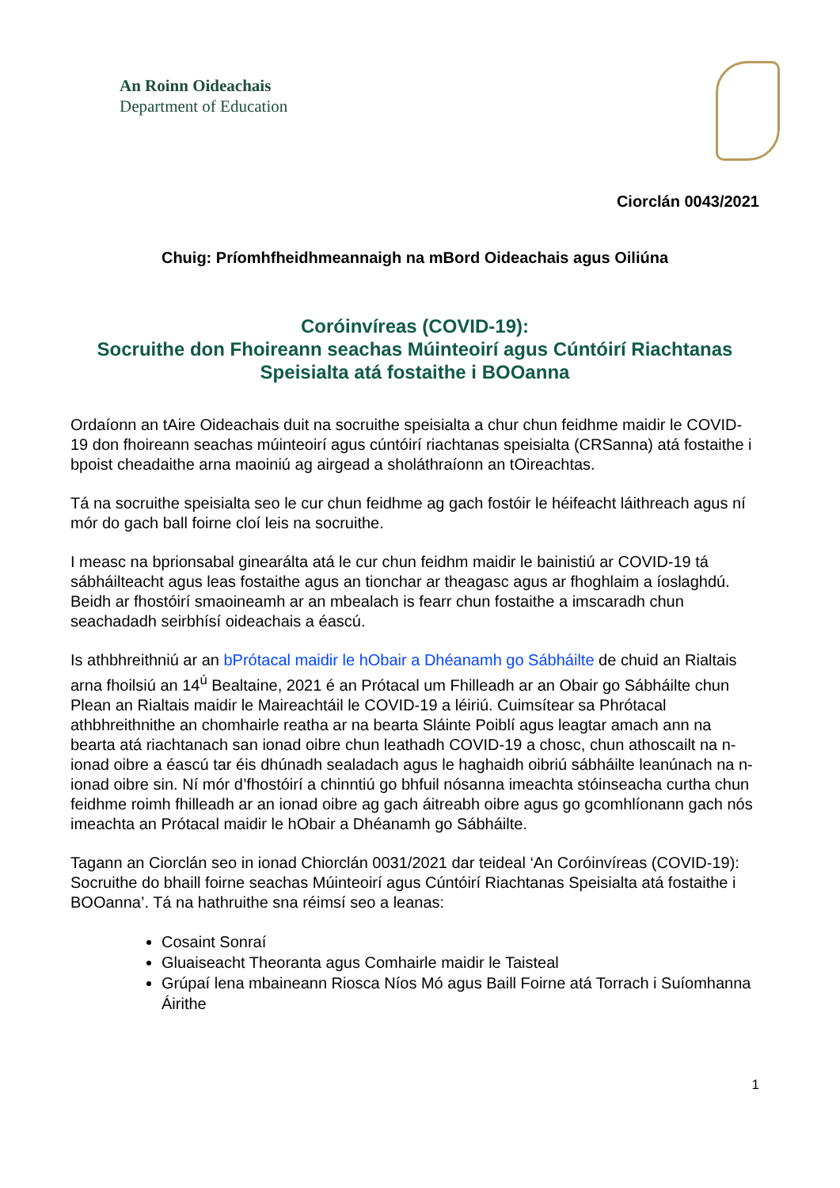An Roinn Oideachais
Department of Education
Ciorclán 0043/2021
Chuig: Príomhfheidhmeannaigh na mBord Oideachais agus Oiliúna
Coróinvíreas (COVID-19):
Socruithe don Fhoireann seachas Múinteoirí agus Cúntóirí Riachtanas Speisialta atá fostaithe i BOOanna
Ordaíonn an tAire Oideachais duit na socruithe speisialta a chur chun feidhme maidir le COVID-19 don fhoireann seachas múinteoirí agus cúntóirí riachtanas speisialta (CRSanna) atá fostaithe i bpoist cheadaithe arna maoiniú ag airgead a sholáthraíonn an tOireachtas.
Tá na socruithe speisialta seo le cur chun feidhme ag gach fostóir le héifeacht láithreach agus ní mór do gach ball foirne cloí leis na socruithe.
I measc na bprionsabal ginearálta atá le cur chun feidhm maidir le bainistiú ar COVID-19 tá sábháilteacht agus leas fostaithe agus an tionchar ar theagasc agus ar fhoghlaim a íoslaghdú. Beidh ar fhostóirí smaoineamh ar an mbealach is fearr chun fostaithe a imscaradh chun seachadadh seirbhísí oideachais a éascú.
Is athbhreithniú ar an bPrótacal maidir le hObair a Dhéanamh go Sábháilte de chuid an Rialtais arna fhoilsiú an 14<sup>ú</sup> Bealtaine, 2021 é an Prótacal um Fhilleadh ar an Obair go Sábháilte chun Plean an Rialtais maidir le Maireachtáil le COVID-19 a léiriú. Cuimsítear sa Phrótacal athbhreithnithe an chomhairle reatha ar na bearta Sláinte Poiblí agus leagtar amach ann na bearta atá riachtanach san ionad oibre chun leathadh COVID-19 a chosc, chun athoscailt na n-ionad oibre a éascú tar éis dhúnadh sealadach agus le haghaidh oibriú sábháilte leanúnach na n-ionad oibre sin. Ní mór d’fhostóirí a chinntiú go bhfuil nósanna imeachta stóinseacha curtha chun feidhme roimh fhilleadh ar an ionad oibre ag gach áitreabh oibre agus go gcomhlíonann gach nós imeachta an Prótacal maidir le hObair a Dhéanamh go Sábháilte.
Tagann an Ciorclán seo in ionad Chiorclán 0031/2021 dar teideal ‘An Coróinvíreas (COVID-19): Socruithe do bhaill foirne seachas Múinteoirí agus Cúntóirí Riachtanas Speisialta atá fostaithe i BOOanna’. Tá na hathruithe sna réimsí seo a leanas:
Cosaint Sonraí
Gluaiseacht Theoranta agus Comhairle maidir le Taisteal
Grúpaí lena mbaineann Riosca Níos Mó agus Baill Foirne atá Torrach i Suíomhanna Áirithe
1